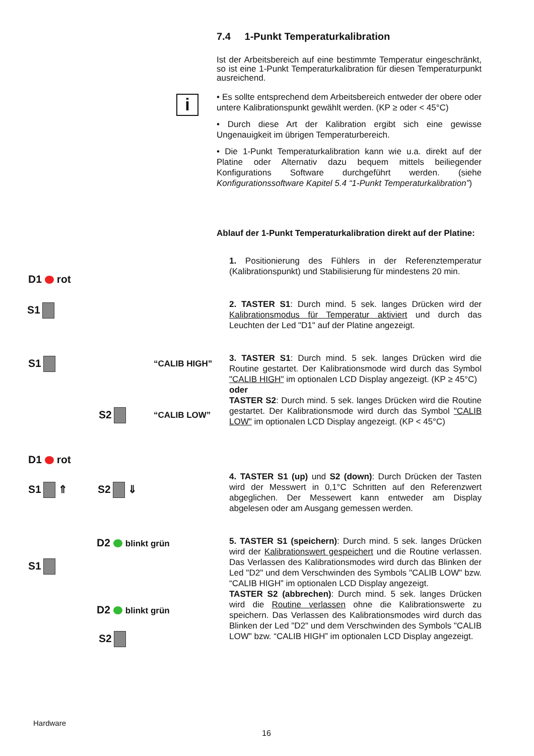7.4 1-Punkt Temperaturkalibration
Ist der Arbeitsbereich auf eine bestimmte Temperatur eingeschränkt, so ist eine 1-Punkt Temperaturkalibration für diesen Temperaturpunkt ausreichend.
i
• Es sollte entsprechend dem Arbeitsbereich entweder der obere oder untere Kalibrationspunkt gewählt werden. (KP ≥ oder < 45°C)
• Durch diese Art der Kalibration ergibt sich eine gewisse Ungenauigkeit im übrigen Temperaturbereich.
• Die 1-Punkt Temperaturkalibration kann wie u.a. direkt auf der Platine oder Alternativ dazu bequem mittels beiliegender Konfigurations Software durchgeführt werden. (siehe Konfigurationssoftware Kapitel 5.4 “1-Punkt Temperaturkalibration”)
Ablauf der 1-Punkt Temperaturkalibration direkt auf der Platine:
1. Positionierung des Fühlers in der Referenztemperatur (Kalibrationspunkt) und Stabilisierung für mindestens 20 min.
2. TASTER S1: Durch mind. 5 sek. langes Drücken wird der Kalibrationsmodus für Temperatur aktiviert und durch das Leuchten der Led "D1" auf der Platine angezeigt.
3. TASTER S1: Durch mind. 5 sek. langes Drücken wird die Routine gestartet. Der Kalibrationsmode wird durch das Symbol "CALIB HIGH" im optionalen LCD Display angezeigt. (KP ≥ 45°C)
oder
TASTER S2: Durch mind. 5 sek. langes Drücken wird die Routine gestartet. Der Kalibrationsmode wird durch das Symbol "CALIB LOW" im optionalen LCD Display angezeigt. (KP < 45°C)
4. TASTER S1 (up) und S2 (down): Durch Drücken der Tasten wird der Messwert in 0,1°C Schritten auf den Referenzwert abgeglichen. Der Messewert kann entweder am Display abgelesen oder am Ausgang gemessen werden.
5. TASTER S1 (speichern): Durch mind. 5 sek. langes Drücken wird der Kalibrationswert gespeichert und die Routine verlassen. Das Verlassen des Kalibrationsmodes wird durch das Blinken der Led "D2" und dem Verschwinden des Symbols "CALIB LOW" bzw. “CALIB HIGH” im optionalen LCD Display angezeigt.
TASTER S2 (abbrechen): Durch mind. 5 sek. langes Drücken wird die Routine verlassen ohne die Kalibrationswerte zu speichern. Das Verlassen des Kalibrationsmodes wird durch das Blinken der Led "D2" und dem Verschwinden des Symbols "CALIB LOW" bzw. “CALIB HIGH” im optionalen LCD Display angezeigt.
D1 rot
S1
S1 “CALIB HIGH”
S2 “CALIB LOW”
D1 rot
S1 ⇑ S2 ⇓
D2 blinkt grün
S1
D2 blinkt grün
S2
Hardware
16